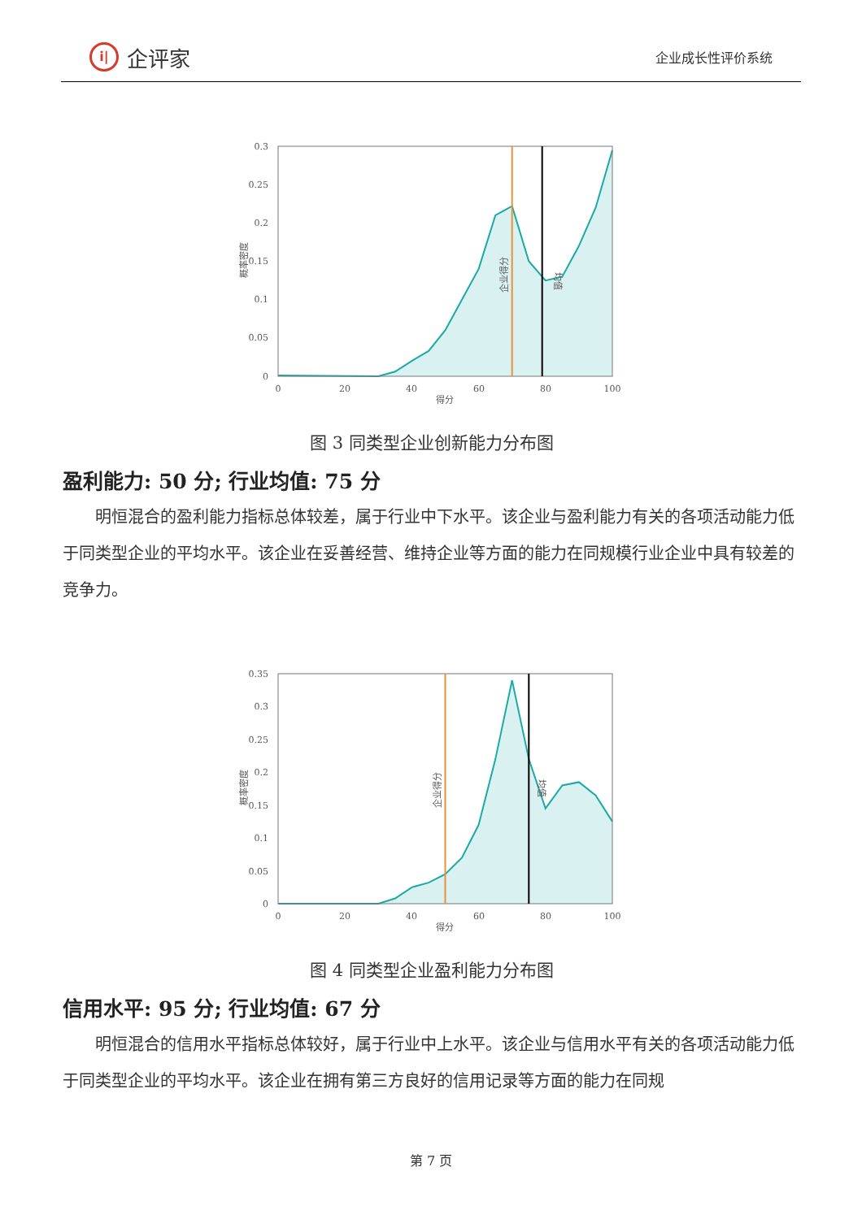i| 企评家
企业成长性评价系统
企业得分
均值
0.3
0.25
0.2
0.15
0.1
0.05
0
0
20
40
60
80
100
得分
概率密度
图 3 同类型企业创新能力分布图
盈利能力: 50 分; 行业均值: 75 分
明恒混合的盈利能力指标总体较差，属于行业中下水平。该企业与盈利能力有关的各项活动能力低于同类型企业的平均水平。该企业在妥善经营、维持企业等方面的能力在同规模行业企业中具有较差的竞争力。
企业得分
均值
0.35
0.3
0.25
0.2
0.15
0.1
0.05
0
0
20
40
60
80
100
得分
概率密度
图 4 同类型企业盈利能力分布图
信用水平: 95 分; 行业均值: 67 分
明恒混合的信用水平指标总体较好，属于行业中上水平。该企业与信用水平有关的各项活动能力低于同类型企业的平均水平。该企业在拥有第三方良好的信用记录等方面的能力在同规
第 7 页